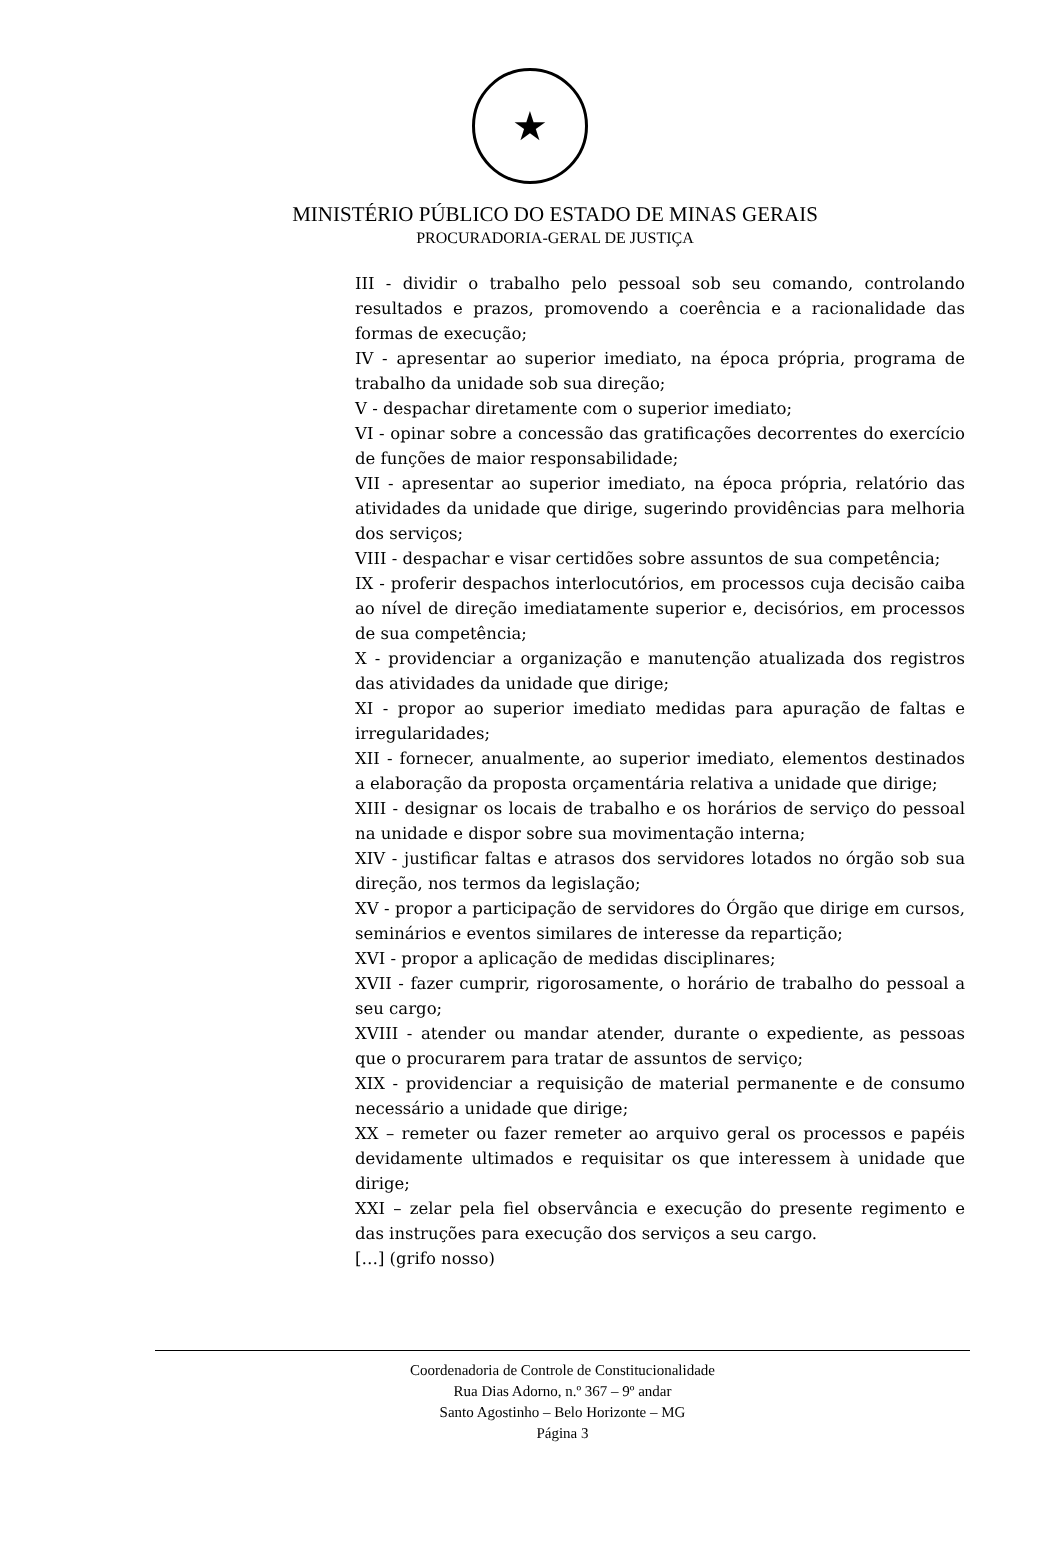★
MINISTÉRIO PÚBLICO DO ESTADO DE MINAS GERAIS
PROCURADORIA-GERAL DE JUSTIÇA
III - dividir o trabalho pelo pessoal sob seu comando, controlando resultados e prazos, promovendo a coerência e a racionalidade das formas de execução;
IV - apresentar ao superior imediato, na época própria, programa de trabalho da unidade sob sua direção;
V - despachar diretamente com o superior imediato;
VI - opinar sobre a concessão das gratificações decorrentes do exercício de funções de maior responsabilidade;
VII - apresentar ao superior imediato, na época própria, relatório das atividades da unidade que dirige, sugerindo providências para melhoria dos serviços;
VIII - despachar e visar certidões sobre assuntos de sua competência;
IX - proferir despachos interlocutórios, em processos cuja decisão caiba ao nível de direção imediatamente superior e, decisórios, em processos de sua competência;
X - providenciar a organização e manutenção atualizada dos registros das atividades da unidade que dirige;
XI - propor ao superior imediato medidas para apuração de faltas e irregularidades;
XII - fornecer, anualmente, ao superior imediato, elementos destinados a elaboração da proposta orçamentária relativa a unidade que dirige;
XIII - designar os locais de trabalho e os horários de serviço do pessoal na unidade e dispor sobre sua movimentação interna;
XIV - justificar faltas e atrasos dos servidores lotados no órgão sob sua direção, nos termos da legislação;
XV - propor a participação de servidores do Órgão que dirige em cursos, seminários e eventos similares de interesse da repartição;
XVI - propor a aplicação de medidas disciplinares;
XVII - fazer cumprir, rigorosamente, o horário de trabalho do pessoal a seu cargo;
XVIII - atender ou mandar atender, durante o expediente, as pessoas que o procurarem para tratar de assuntos de serviço;
XIX - providenciar a requisição de material permanente e de consumo necessário a unidade que dirige;
XX – remeter ou fazer remeter ao arquivo geral os processos e papéis devidamente ultimados e requisitar os que interessem à unidade que dirige;
XXI – zelar pela fiel observância e execução do presente regimento e das instruções para execução dos serviços a seu cargo.
[…] (grifo nosso)
Coordenadoria de Controle de Constitucionalidade
Rua Dias Adorno, n.º 367 – 9º andar
Santo Agostinho – Belo Horizonte – MG
Página 3